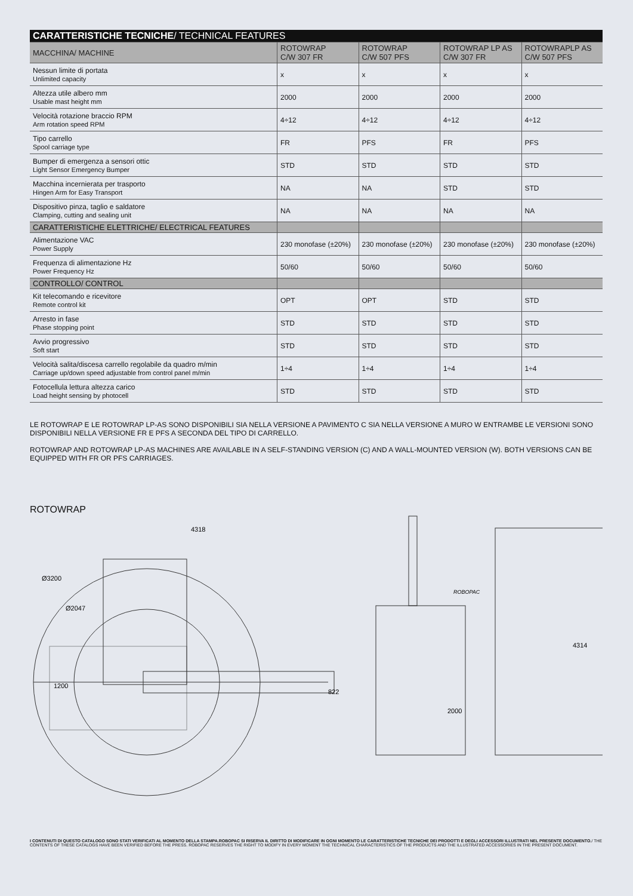| CARATTERISTICHE TECNICHE / TECHNICAL FEATURES | | | | |
| --- | --- | --- | --- | --- |
| MACCHINA/ MACHINE | ROTOWRAP C/W 307 FR | ROTOWRAP C/W 507 PFS | ROTOWRAP LP AS C/W 307 FR | ROTOWRAPLP AS C/W 507 PFS |
| Nessun limite di portata Unlimited capacity | x | x | x | x |
| Altezza utile albero mm Usable mast height mm | 2000 | 2000 | 2000 | 2000 |
| Velocità rotazione braccio RPM Arm rotation speed RPM | 4÷12 | 4÷12 | 4÷12 | 4÷12 |
| Tipo carrello Spool carriage type | FR | PFS | FR | PFS |
| Bumper di emergenza a sensori ottic Light Sensor Emergency Bumper | STD | STD | STD | STD |
| Macchina incernierata per trasporto Hingen Arm for Easy Transport | NA | NA | STD | STD |
| Dispositivo pinza, taglio e saldatore Clamping, cutting and sealing unit | NA | NA | NA | NA |
| CARATTERISTICHE ELETTRICHE/ ELECTRICAL FEATURES | | | | |
| Alimentazione VAC Power Supply | 230 monofase (±20%) | 230 monofase (±20%) | 230 monofase (±20%) | 230 monofase (±20%) |
| Frequenza di alimentazione Hz Power Frequency Hz | 50/60 | 50/60 | 50/60 | 50/60 |
| CONTROLLO/ CONTROL | | | | |
| Kit telecomando e ricevitore Remote control kit | OPT | OPT | STD | STD |
| Arresto in fase Phase stopping point | STD | STD | STD | STD |
| Avvio progressivo Soft start | STD | STD | STD | STD |
| Velocità salita/discesa carrello regolabile da quadro m/min Carriage up/down speed adjustable from control panel m/min | 1÷4 | 1÷4 | 1÷4 | 1÷4 |
| Fotocellula lettura altezza carico Load height sensing by photocell | STD | STD | STD | STD |
LE ROTOWRAP E LE ROTOWRAP LP-AS SONO DISPONIBILI SIA NELLA VERSIONE A PAVIMENTO C SIA NELLA VERSIONE A MURO W ENTRAMBE LE VERSIONI SONO DISPONIBILI NELLA VERSIONE FR E PFS A SECONDA DEL TIPO DI CARRELLO.
ROTOWRAP AND ROTOWRAP LP-AS MACHINES ARE AVAILABLE IN A SELF-STANDING VERSION (C) AND A WALL-MOUNTED VERSION (W). BOTH VERSIONS CAN BE EQUIPPED WITH FR OR PFS CARRIAGES.
ROTOWRAP
4318
1200
822
Ø3200
Ø2047
4314
2000
ROBOPAC
I CONTENUTI DI QUESTO CATALOGO SONO STATI VERIFICATI AL MOMENTO DELLA STAMPA.ROBOPAC SI RISERVA IL DIRITTO DI MODIFICARE IN OGNI MOMENTO LE CARATTERISTICHE TECNICHE DEI PRODOTTI E DEGLI ACCESSORI ILLUSTRATI NEL PRESENTE DOCUMENTO./ THE CONTENTS OF THESE CATALOGS HAVE BEEN VERIFIED BEFORE THE PRESS. ROBOPAC RESERVES THE RIGHT TO MODIFY IN EVERY MOMENT THE TECHNICAL CHARACTERISTICS OF THE PRODUCTS AND THE ILLUSTRATED ACCESSORIES IN THE PRESENT DOCUMENT.